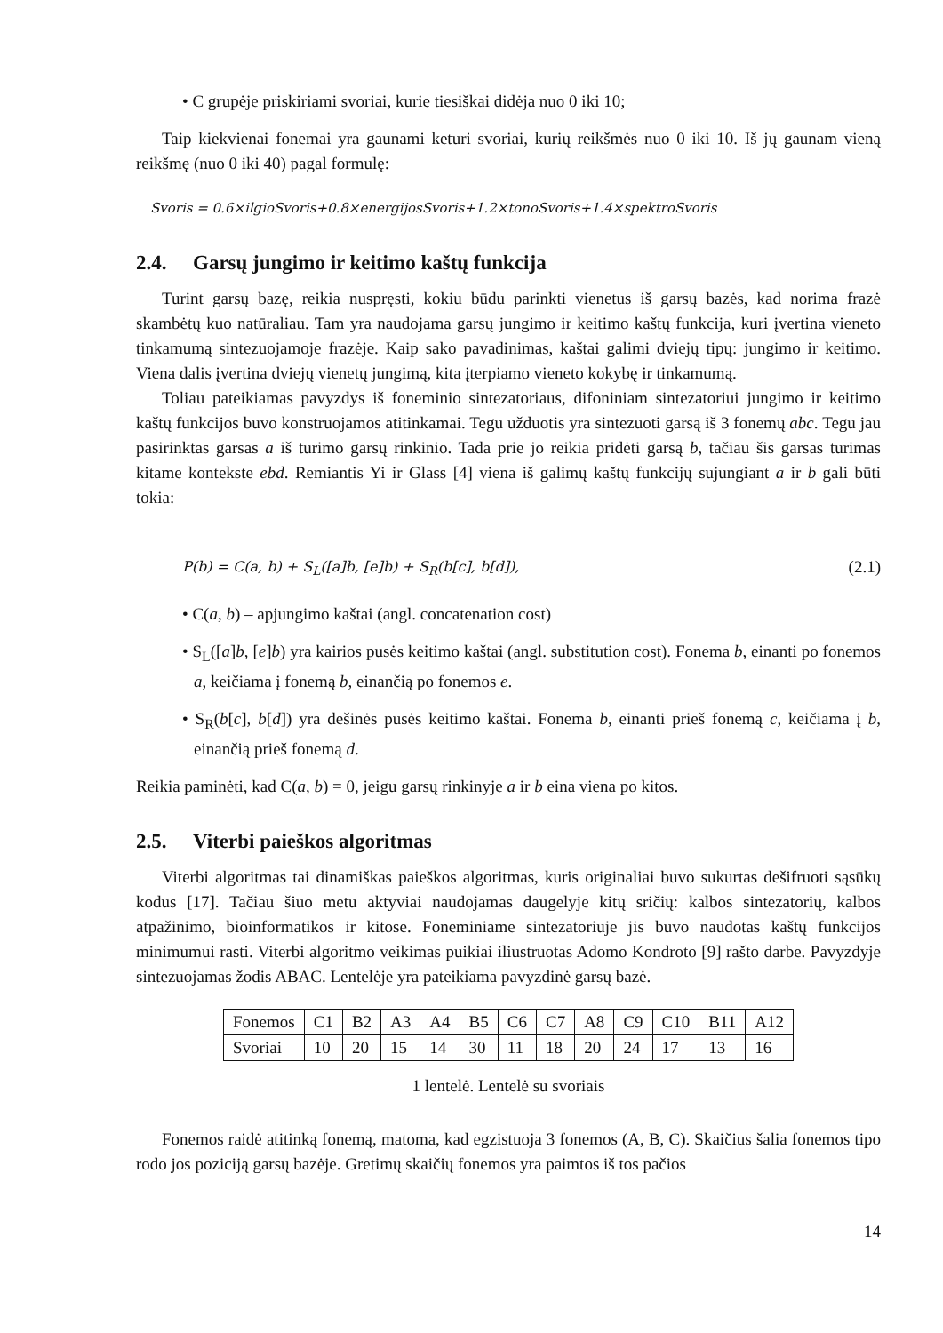• C grupėje priskiriami svoriai, kurie tiesiškai didėja nuo 0 iki 10;
Taip kiekvienai fonemai yra gaunami keturi svoriai, kurių reikšmės nuo 0 iki 10. Iš jų gaunam vieną reikšmę (nuo 0 iki 40) pagal formulę:
Svoris = 0.6×ilgioSvoris+0.8×energijosSvoris+1.2×tonoSvoris+1.4×spektroSvoris
2.4. Garsų jungimo ir keitimo kaštų funkcija
Turint garsų bazę, reikia nuspręsti, kokiu būdu parinkti vienetus iš garsų bazės, kad norima frazė skambėtų kuo natūraliau. Tam yra naudojama garsų jungimo ir keitimo kaštų funkcija, kuri įvertina vieneto tinkamumą sintezuojamoje frazėje. Kaip sako pavadinimas, kaštai galimi dviejų tipų: jungimo ir keitimo. Viena dalis įvertina dviejų vienetų jungimą, kita įterpiamo vieneto kokybę ir tinkamumą.
Toliau pateikiamas pavyzdys iš foneminio sintezatoriaus, difoniniam sintezatoriui jungimo ir keitimo kaštų funkcijos buvo konstruojamos atitinkamai. Tegu užduotis yra sintezuoti garsą iš 3 fonemų abc. Tegu jau pasirinktas garsas a iš turimo garsų rinkinio. Tada prie jo reikia pridėti garsą b, tačiau šis garsas turimas kitame kontekste ebd. Remiantis Yi ir Glass [4] viena iš galimų kaštų funkcijų sujungiant a ir b gali būti tokia:
P(b) = C(a, b) + S<sub>L</sub>([a]b, [e]b) + S<sub>R</sub>(b[c], b[d]), (2.1)
• C(a, b) – apjungimo kaštai (angl. concatenation cost)
• S<sub>L</sub>([a]b, [e]b) yra kairios pusės keitimo kaštai (angl. substitution cost). Fonema b, einanti po fonemos a, keičiama į fonemą b, einančią po fonemos e.
• S<sub>R</sub>(b[c], b[d]) yra dešinės pusės keitimo kaštai. Fonema b, einanti prieš fonemą c, keičiama į b, einančią prieš fonemą d.
Reikia paminėti, kad C(a, b) = 0, jeigu garsų rinkinyje a ir b eina viena po kitos.
2.5. Viterbi paieškos algoritmas
Viterbi algoritmas tai dinamiškas paieškos algoritmas, kuris originaliai buvo sukurtas dešifruoti sąsūkų kodus [17]. Tačiau šiuo metu aktyviai naudojamas daugelyje kitų sričių: kalbos sintezatorių, kalbos atpažinimo, bioinformatikos ir kitose. Foneminiame sintezatoriuje jis buvo naudotas kaštų funkcijos minimumui rasti. Viterbi algoritmo veikimas puikiai iliustruotas Adomo Kondroto [9] rašto darbe. Pavyzdyje sintezuojamas žodis ABAC. Lentelėje yra pateikiama pavyzdinė garsų bazė.
| Fonemos | C1 | B2 | A3 | A4 | B5 | C6 | C7 | A8 | C9 | C10 | B11 | A12 |
| Svoriai | 10 | 20 | 15 | 14 | 30 | 11 | 18 | 20 | 24 | 17 | 13 | 16 |
1 lentelė. Lentelė su svoriais
Fonemos raidė atitinką fonemą, matoma, kad egzistuoja 3 fonemos (A, B, C). Skaičius šalia fonemos tipo rodo jos poziciją garsų bazėje. Gretimų skaičių fonemos yra paimtos iš tos pačios
14